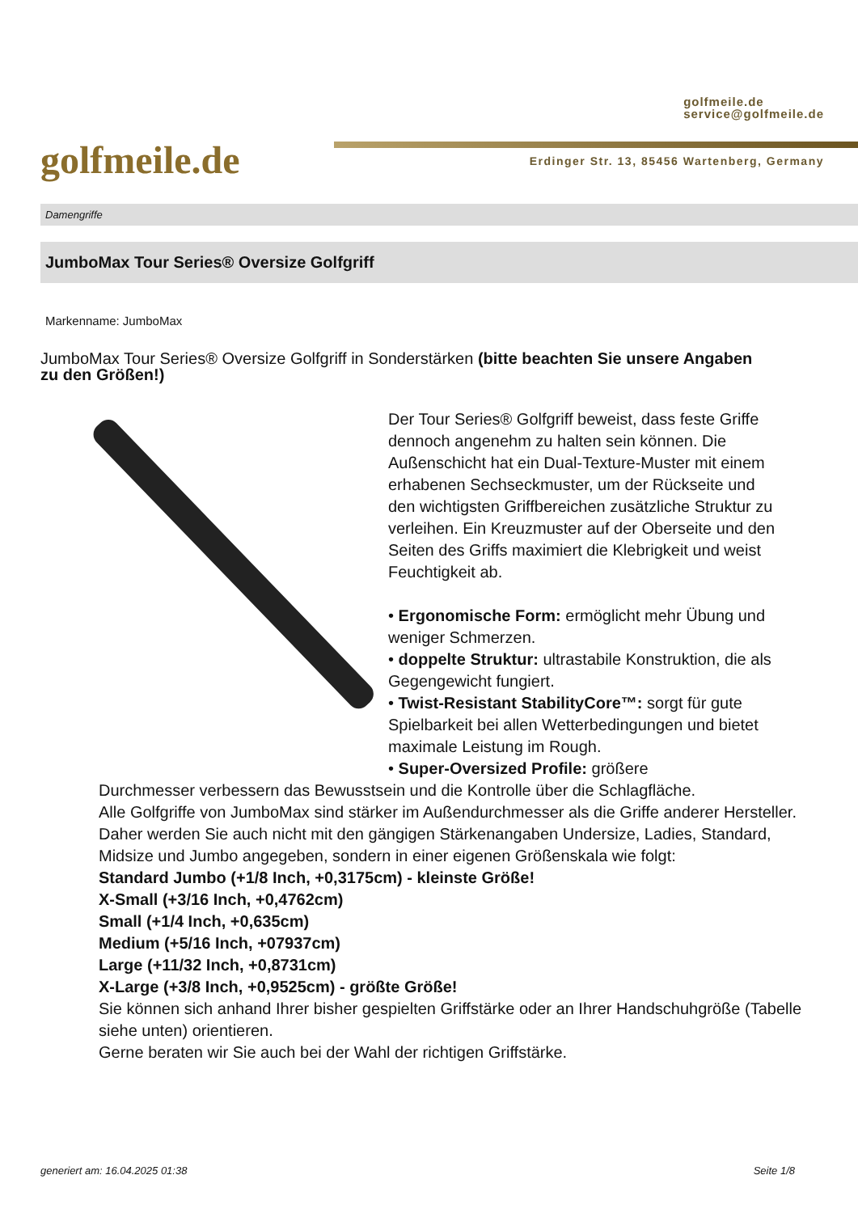golfmeile.de
golfmeile.de
service@golfmeile.de
Erdinger Str. 13, 85456 Wartenberg, Germany
Damengriffe
JumboMax Tour Series® Oversize Golfgriff
Markenname: JumboMax
JumboMax Tour Series® Oversize Golfgriff in Sonderstärken (bitte beachten Sie unsere Angaben zu den Größen!)
Der Tour Series® Golfgriff beweist, dass feste Griffe dennoch angenehm zu halten sein können. Die Außenschicht hat ein Dual-Texture-Muster mit einem erhabenen Sechseckmuster, um der Rückseite und den wichtigsten Griffbereichen zusätzliche Struktur zu verleihen. Ein Kreuzmuster auf der Oberseite und den Seiten des Griffs maximiert die Klebrigkeit und weist Feuchtigkeit ab.
• Ergonomische Form: ermöglicht mehr Übung und weniger Schmerzen.
• doppelte Struktur: ultrastabile Konstruktion, die als Gegengewicht fungiert.
• Twist-Resistant StabilityCore™: sorgt für gute Spielbarkeit bei allen Wetterbedingungen und bietet maximale Leistung im Rough.
• Super-Oversized Profile: größere
Durchmesser verbessern das Bewusstsein und die Kontrolle über die Schlagfläche.
Alle Golfgriffe von JumboMax sind stärker im Außendurchmesser als die Griffe anderer Hersteller. Daher werden Sie auch nicht mit den gängigen Stärkenangaben Undersize, Ladies, Standard, Midsize und Jumbo angegeben, sondern in einer eigenen Größenskala wie folgt:
Standard Jumbo (+1/8 Inch, +0,3175cm) - kleinste Größe!
X-Small (+3/16 Inch, +0,4762cm)
Small (+1/4 Inch, +0,635cm)
Medium (+5/16 Inch, +07937cm)
Large (+11/32 Inch, +0,8731cm)
X-Large (+3/8 Inch, +0,9525cm) - größte Größe!
Sie können sich anhand Ihrer bisher gespielten Griffstärke oder an Ihrer Handschuhgröße (Tabelle siehe unten) orientieren.
Gerne beraten wir Sie auch bei der Wahl der richtigen Griffstärke.
generiert am: 16.04.2025 01:38 Seite 1/8